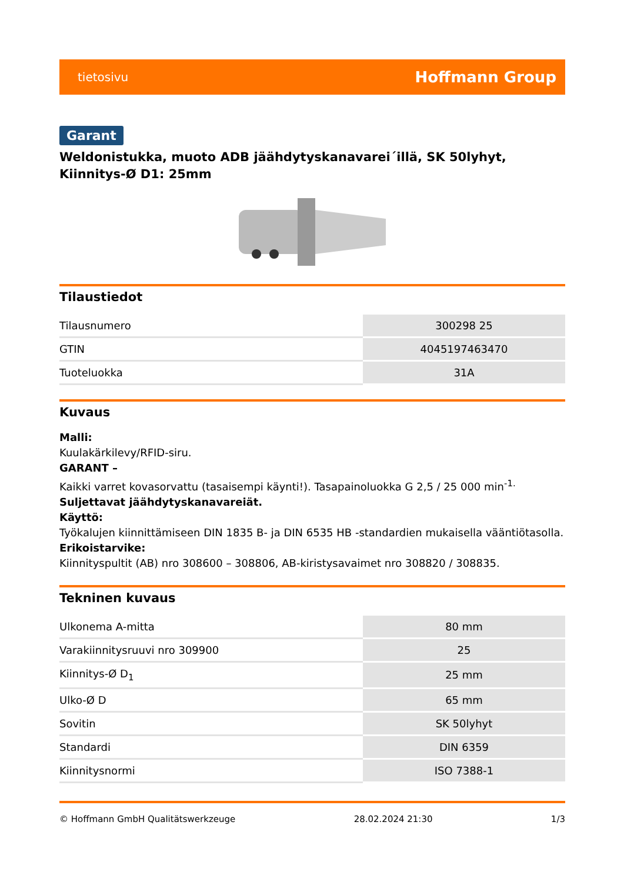tietosivu Hoffmann Group
Garant
Weldonistukka, muoto ADB jäähdytyskanavarei´illä, SK 50lyhyt, Kiinnitys-Ø D1: 25mm
Tilaustiedot
| Tilausnumero | 300298 25 |
| GTIN | 4045197463470 |
| Tuoteluokka | 31A |
Kuvaus
Malli:
Kuulakärkilevy/RFID-siru.
GARANT –
Kaikki varret kovasorvattu (tasaisempi käynti!). Tasapainoluokka G 2,5 / 25 000 min<sup>-1.</sup>
Suljettavat jäähdytyskanavareiät.
Käyttö:
Työkalujen kiinnittämiseen DIN 1835 B- ja DIN 6535 HB -standardien mukaisella vääntiötasolla.
Erikoistarvike:
Kiinnityspultit (AB) nro 308600 – 308806, AB-kiristysavaimet nro 308820 / 308835.
Tekninen kuvaus
| Ulkonema A-mitta | 80 mm |
| Varakiinnitysruuvi nro 309900 | 25 |
| Kiinnitys-Ø D<sub>1</sub> | 25 mm |
| Ulko-Ø D | 65 mm |
| Sovitin | SK 50lyhyt |
| Standardi | DIN 6359 |
| Kiinnitysnormi | ISO 7388-1 |
© Hoffmann GmbH Qualitätswerkzeuge 28.02.2024 21:30 1/3